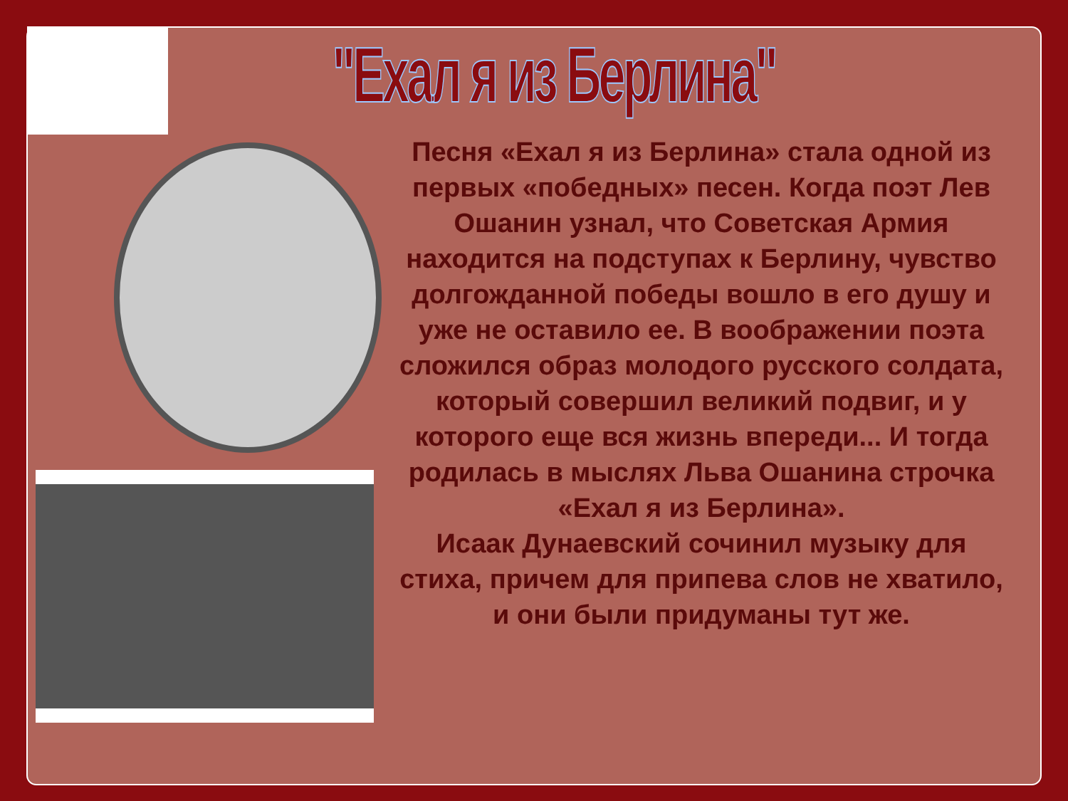"Ехал я из Берлина"
Песня «Ехал я из Берлина» стала одной из первых «победных» песен. Когда поэт Лев Ошанин узнал, что Советская Армия находится на подступах к Берлину, чувство долгожданной победы вошло в его душу и уже не оставило ее. В воображении поэта сложился образ молодого русского солдата, который совершил великий подвиг, и у которого еще вся жизнь впереди... И тогда родилась в мыслях Льва Ошанина строчка
«Ехал я из Берлина».
Исаак Дунаевский сочинил музыку для стиха, причем для припева слов не хватило, и они были придуманы тут же.